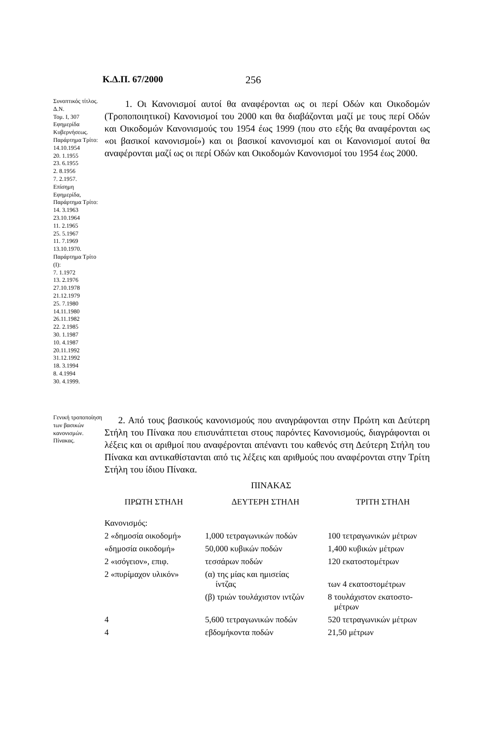Κ.Δ.Π. 67/2000 256
Συνοπτικός τίτλος.
Δ.Ν.
Τομ. Ι, 307
Εφημερίδα Κυβερνήσεως.
Παράρτημα Τρίτο:
14.10.1954
20. 1.1955
23. 6.1955
2. 8.1956
7. 2.1957.
Επίσημη Εφημερίδα, Παράρτημα Τρίτο:
14. 3.1963
23.10.1964
11. 2.1965
25. 5.1967
11. 7.1969
13.10.1970.
Παράρτημα Τρίτο (Ι):
7. 1.1972
13. 2.1976
27.10.1978
21.12.1979
25. 7.1980
14.11.1980
26.11.1982
22. 2.1985
30. 1.1987
10. 4.1987
20.11.1992
31.12.1992
18. 3.1994
8. 4.1994
30. 4.1999.
1. Οι Κανονισμοί αυτοί θα αναφέρονται ως οι περί Οδών και Οικοδομών (Τροποποιητικοί) Κανονισμοί του 2000 και θα διαβάζονται μαζί με τους περί Οδών και Οικοδομών Κανονισμούς του 1954 έως 1999 (που στο εξής θα αναφέρονται ως «οι βασικοί κανονισμοί») και οι βασικοί κανονισμοί και οι Κανονισμοί αυτοί θα αναφέρονται μαζί ως οι περί Οδών και Οικοδομών Κανονισμοί του 1954 έως 2000.
Γενική τροποποίηση των βασικών κανονισμών. Πίνακας.
2. Από τους βασικούς κανονισμούς που αναγράφονται στην Πρώτη και Δεύτερη Στήλη του Πίνακα που επισυνάπτεται στους παρόντες Κανονισμούς, διαγράφονται οι λέξεις και οι αριθμοί που αναφέρονται απέναντι του καθενός στη Δεύτερη Στήλη του Πίνακα και αντικαθίστανται από τις λέξεις και αριθμούς που αναφέρονται στην Τρίτη Στήλη του ίδιου Πίνακα.
ΠΙΝΑΚΑΣ
| ΠΡΩΤΗ ΣΤΗΛΗ | ΔΕΥΤΕΡΗ ΣΤΗΛΗ | ΤΡΙΤΗ ΣΤΗΛΗ |
| --- | --- | --- |
| Κανονισμός: | | |
| 2 «δημοσία οικοδομή» | 1,000 τετραγωνικών ποδών | 100 τετραγωνικών μέτρων |
| «δημοσία οικοδομή» | 50,000 κυβικών ποδών | 1,400 κυβικών μέτρων |
| 2 «ισόγειον», επιφ. | τεσσάρων ποδών | 120 εκατοστομέτρων |
| 2 «πυρίμαχον υλικόν» | (α) της μίας και ημισείας ίντζας | των 4 εκατοστομέτρων |
| | (β) τριών τουλάχιστον ιντζών | 8 τουλάχιστον εκατοστο- μέτρων |
| 4 | 5,600 τετραγωνικών ποδών | 520 τετραγωνικών μέτρων |
| 4 | εβδομήκοντα ποδών | 21,50 μέτρων |